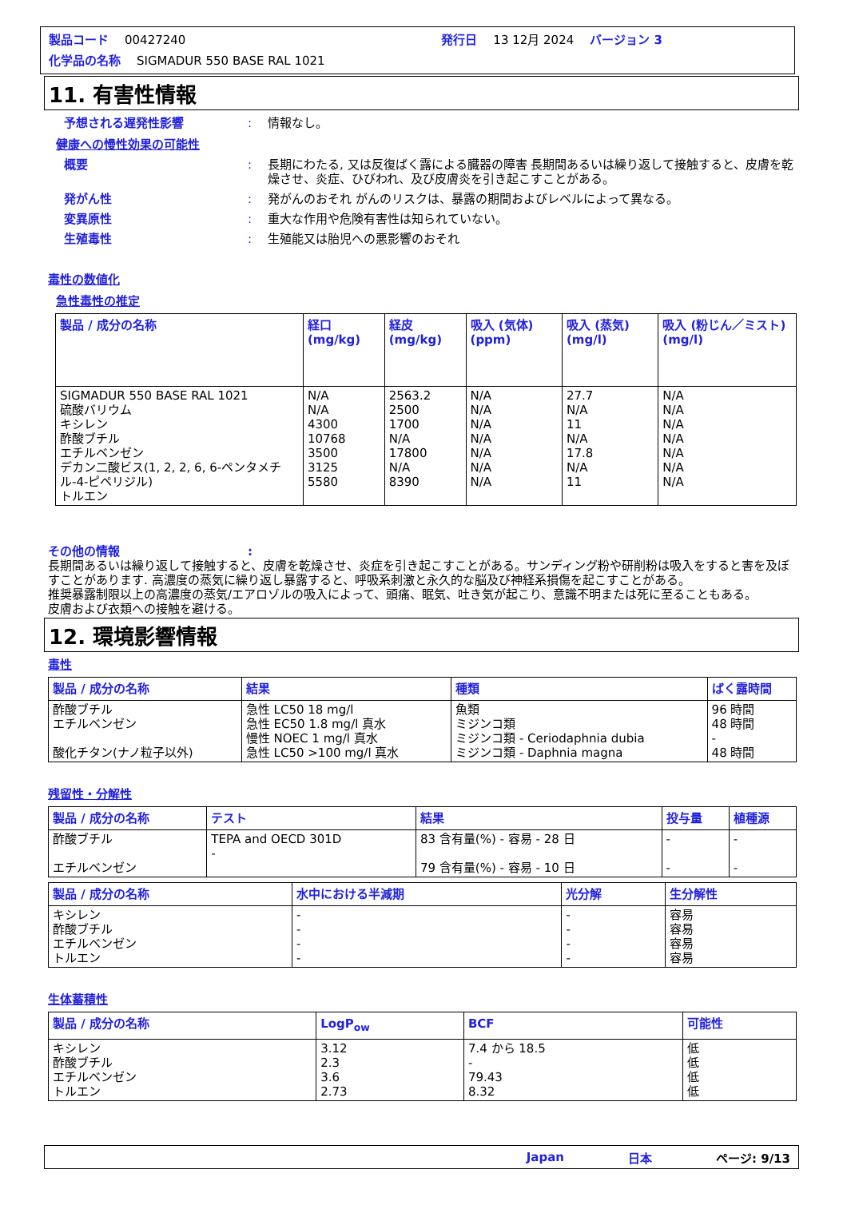製品コード 00427240 発行日 13 12月 2024 バージョン 3
化学品の名称 SIGMADUR 550 BASE RAL 1021
11. 有害性情報
予想される遅発性影響: 情報なし。
健康への慢性効果の可能性
概要: 長期にわたる, 又は反復ばく露による臓器の障害 長期間あるいは繰り返して接触すると、皮膚を乾燥させ、炎症、ひびわれ、及び皮膚炎を引き起こすことがある。
発がん性: 発がんのおそれ がんのリスクは、暴露の期間およびレベルによって異なる。
変異原性: 重大な作用や危険有害性は知られていない。
生殖毒性: 生殖能又は胎児への悪影響のおそれ
毒性の数値化
急性毒性の推定
| 製品 / 成分の名称 | 経口 (mg/kg) | 経皮 (mg/kg) | 吸入 (気体) (ppm) | 吸入 (蒸気) (mg/l) | 吸入 (粉じん／ミスト) (mg/l) |
| --- | --- | --- | --- | --- | --- |
| SIGMADUR 550 BASE RAL 1021 硫酸バリウム キシレン 酢酸ブチル エチルベンゼン デカン二酸ビス(1, 2, 2, 6, 6-ペンタメチル-4-ピペリジル) トルエン | N/A N/A 4300 10768 3500 3125 5580 | 2563.2 2500 1700 N/A 17800 N/A 8390 | N/A N/A N/A N/A N/A N/A N/A | 27.7 N/A 11 N/A 17.8 N/A 11 | N/A N/A N/A N/A N/A N/A N/A |
その他の情報:
長期間あるいは繰り返して接触すると、皮膚を乾燥させ、炎症を引き起こすことがある。サンディング粉や研削粉は吸入をすると害を及ぼすことがあります. 高濃度の蒸気に繰り返し暴露すると、呼吸系刺激と永久的な脳及び神経系損傷を起こすことがある。
推奨暴露制限以上の高濃度の蒸気/エアロゾルの吸入によって、頭痛、眠気、吐き気が起こり、意識不明または死に至ることもある。
皮膚および衣類への接触を避ける。
12. 環境影響情報
毒性
| 製品 / 成分の名称 | 結果 | 種類 | ばく露時間 |
| --- | --- | --- | --- |
| 酢酸ブチル エチルベンゼン 酸化チタン(ナノ粒子以外) | 急性 LC50 18 mg/l 急性 EC50 1.8 mg/l 真水 慢性 NOEC 1 mg/l 真水 急性 LC50 >100 mg/l 真水 | 魚類 ミジンコ類 ミジンコ類 - Ceriodaphnia dubia ミジンコ類 - Daphnia magna | 96 時間 48 時間 - 48 時間 |
残留性・分解性
| 製品 / 成分の名称 | テスト | 結果 | 投与量 | 植種源 |
| --- | --- | --- | --- | --- |
| 酢酸ブチル エチルベンゼン | TEPA and OECD 301D - | 83 含有量(%) - 容易 - 28 日 79 含有量(%) - 容易 - 10 日 | - - | - - |
| 製品 / 成分の名称 | 水中における半減期 | 光分解 | 生分解性 |
| --- | --- | --- | --- |
| キシレン 酢酸ブチル エチルベンゼン トルエン | - - - - | - - - - | 容易 容易 容易 容易 |
生体蓄積性
| 製品 / 成分の名称 | LogP<sub>ow</sub> | BCF | 可能性 |
| --- | --- | --- | --- |
| キシレン 酢酸ブチル エチルベンゼン トルエン | 3.12 2.3 3.6 2.73 | 7.4 から 18.5 - 79.43 8.32 | 低 低 低 低 |
Japan 日本 ページ: 9/13